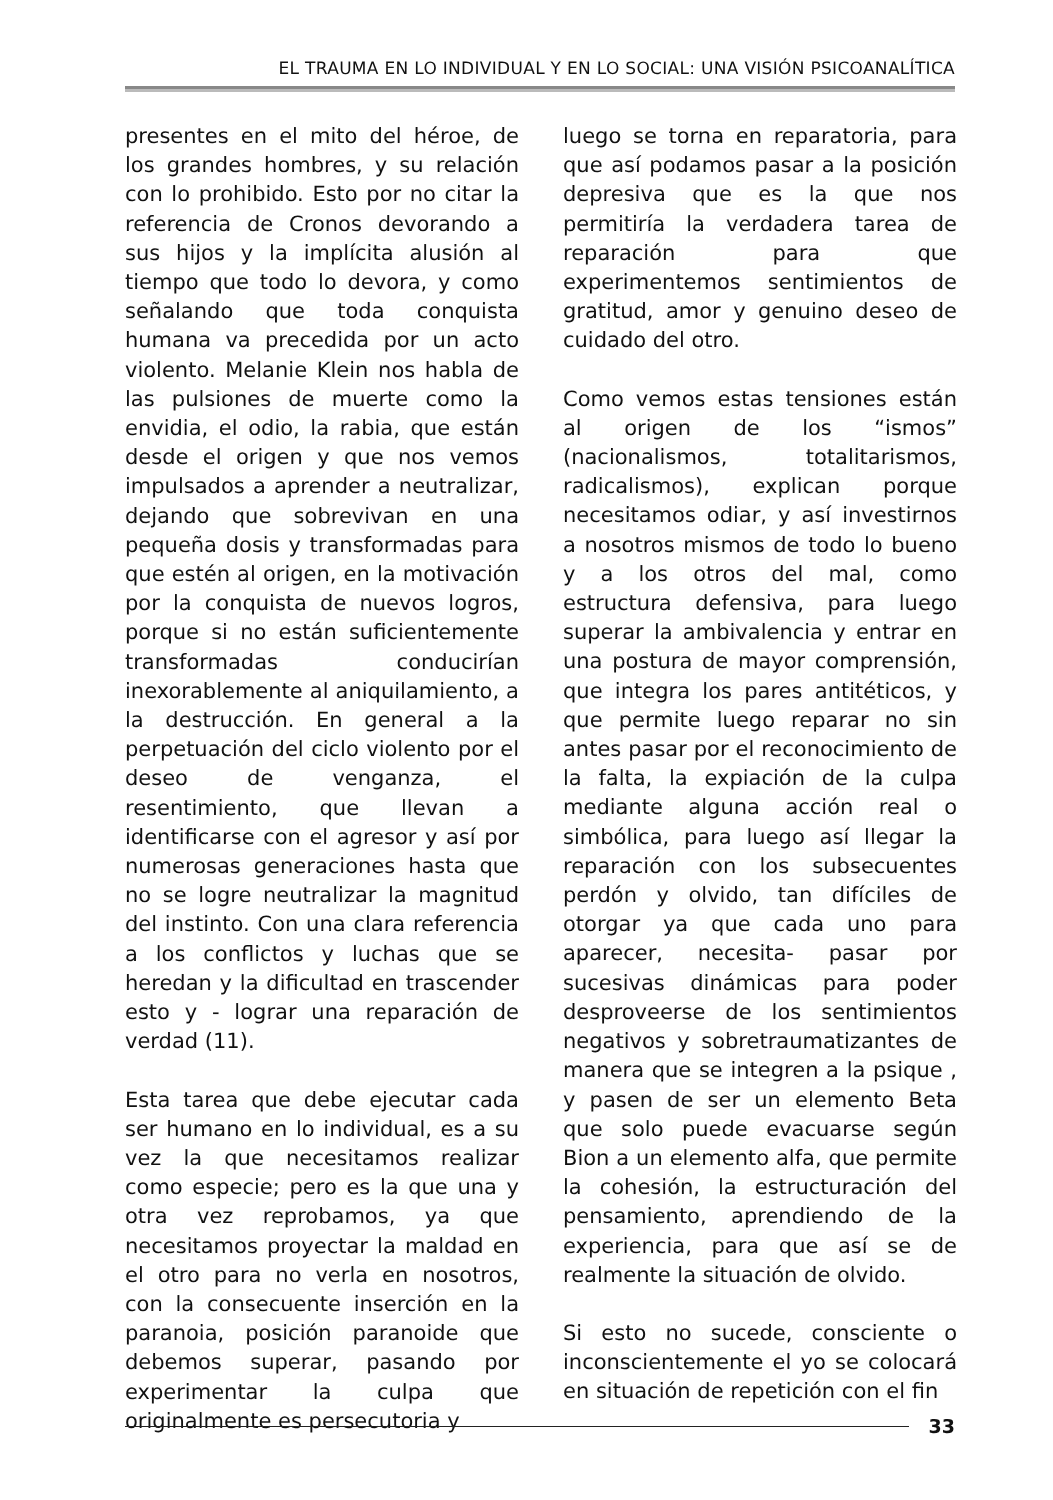EL TRAUMA EN LO INDIVIDUAL Y EN LO SOCIAL: UNA VISIÓN PSICOANALÍTICA
presentes en el mito del héroe, de los grandes hombres, y su relación con lo prohibido. Esto por no citar la referencia de Cronos devorando a sus hijos y la implícita alusión al tiempo que todo lo devora, y como señalando que toda conquista humana va precedida por un acto violento. Melanie Klein nos habla de las pulsiones de muerte como la envidia, el odio, la rabia, que están desde el origen y que nos vemos impulsados a aprender a neutralizar, dejando que sobrevivan en una pequeña dosis y transformadas para que estén al origen, en la motivación por la conquista de nuevos logros, porque si no están suficientemente transformadas conducirían inexorablemente al aniquilamiento, a la destrucción. En general a la perpetuación del ciclo violento por el deseo de venganza, el resentimiento, que llevan a identificarse con el agresor y así por numerosas generaciones hasta que no se logre neutralizar la magnitud del instinto. Con una clara referencia a los conflictos y luchas que se heredan y la dificultad en trascender esto y - lograr una reparación de verdad (11).
Esta tarea que debe ejecutar cada ser humano en lo individual, es a su vez la que necesitamos realizar como especie; pero es la que una y otra vez reprobamos, ya que necesitamos proyectar la maldad en el otro para no verla en nosotros, con la consecuente inserción en la paranoia, posición paranoide que debemos superar, pasando por experimentar la culpa que originalmente es persecutoria y
luego se torna en reparatoria, para que así podamos pasar a la posición depresiva que es la que nos permitiría la verdadera tarea de reparación para que experimentemos sentimientos de gratitud, amor y genuino deseo de cuidado del otro.
Como vemos estas tensiones están al origen de los “ismos” (nacionalismos, totalitarismos, radicalismos), explican porque necesitamos odiar, y así investirnos a nosotros mismos de todo lo bueno y a los otros del mal, como estructura defensiva, para luego superar la ambivalencia y entrar en una postura de mayor comprensión, que integra los pares antitéticos, y que permite luego reparar no sin antes pasar por el reconocimiento de la falta, la expiación de la culpa mediante alguna acción real o simbólica, para luego así llegar la reparación con los subsecuentes perdón y olvido, tan difíciles de otorgar ya que cada uno para aparecer, necesita- pasar por sucesivas dinámicas para poder desproveerse de los sentimientos negativos y sobretraumatizantes de manera que se integren a la psique , y pasen de ser un elemento Beta que solo puede evacuarse según Bion a un elemento alfa, que permite la cohesión, la estructuración del pensamiento, aprendiendo de la experiencia, para que así se de realmente la situación de olvido.
Si esto no sucede, consciente o inconscientemente el yo se colocará en situación de repetición con el fin
33